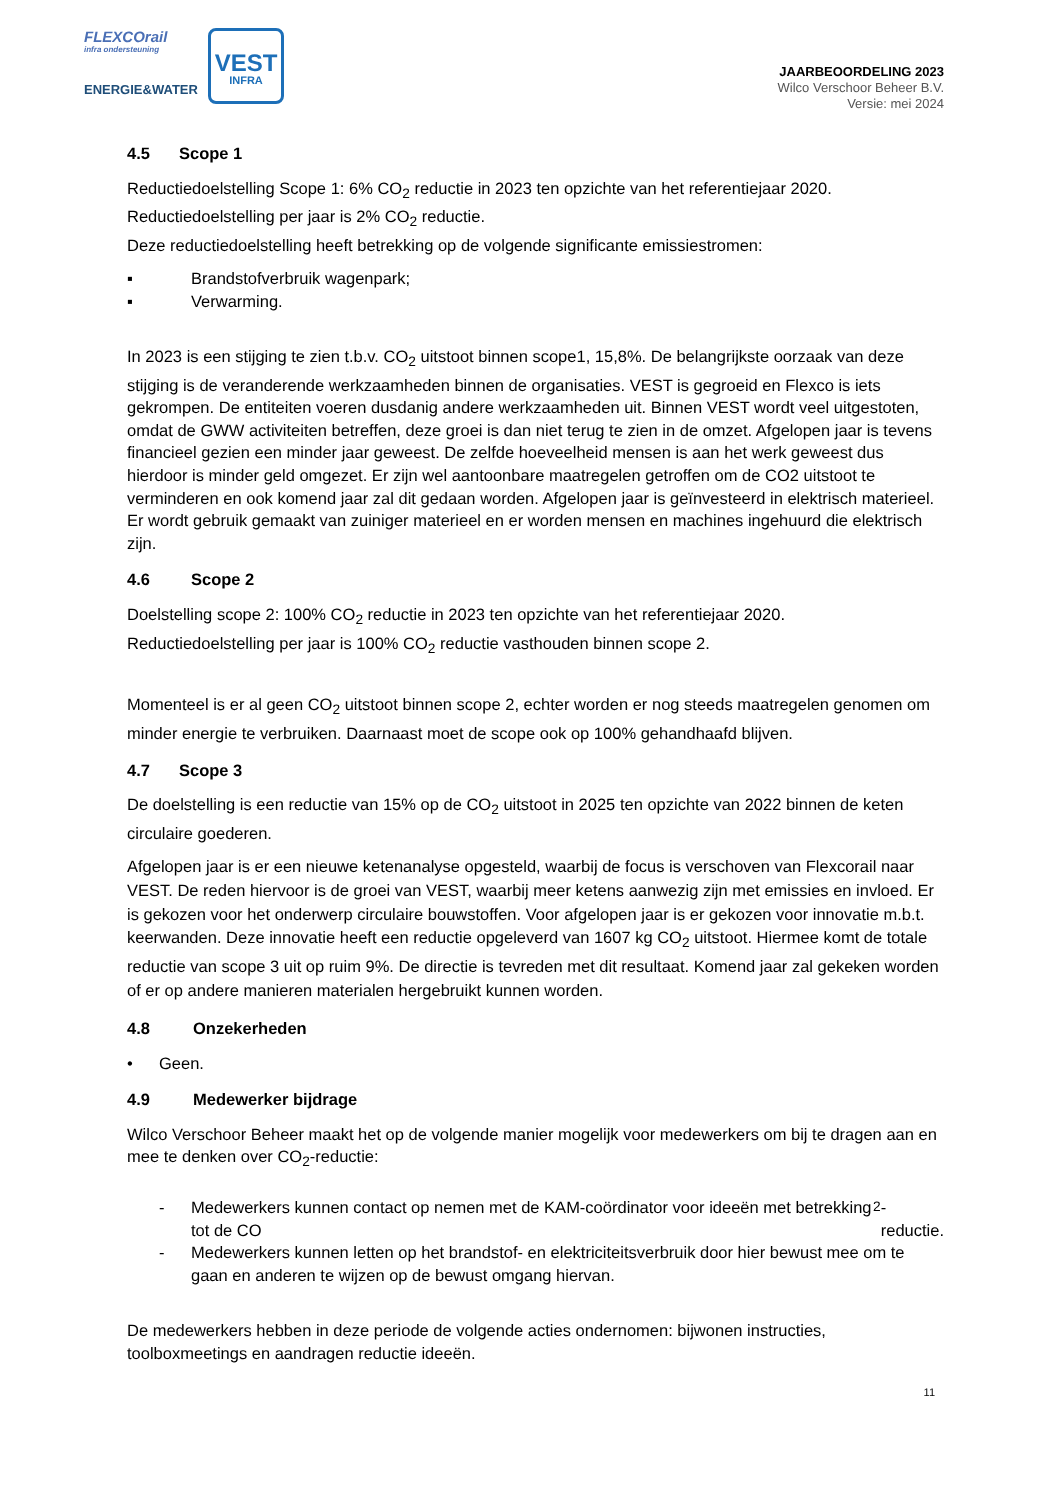FLEXCOrail
infra ondersteuning
ENERGIE&WATER
VEST
INFRA
JAARBEOORDELING 2023
Wilco Verschoor Beheer B.V.
Versie: mei 2024
4.5 Scope 1
Reductiedoelstelling Scope 1: 6% CO<sub>2</sub> reductie in 2023 ten opzichte van het referentiejaar 2020.
Reductiedoelstelling per jaar is 2% CO<sub>2</sub> reductie.
Deze reductiedoelstelling heeft betrekking op de volgende significante emissiestromen:
▪ Brandstofverbruik wagenpark;
▪ Verwarming.
In 2023 is een stijging te zien t.b.v. CO<sub>2</sub> uitstoot binnen scope1, 15,8%. De belangrijkste oorzaak van deze stijging is de veranderende werkzaamheden binnen de organisaties. VEST is gegroeid en Flexco is iets gekrompen. De entiteiten voeren dusdanig andere werkzaamheden uit. Binnen VEST wordt veel uitgestoten, omdat de GWW activiteiten betreffen, deze groei is dan niet terug te zien in de omzet. Afgelopen jaar is tevens financieel gezien een minder jaar geweest. De zelfde hoeveelheid mensen is aan het werk geweest dus hierdoor is minder geld omgezet. Er zijn wel aantoonbare maatregelen getroffen om de CO2 uitstoot te verminderen en ook komend jaar zal dit gedaan worden. Afgelopen jaar is geïnvesteerd in elektrisch materieel. Er wordt gebruik gemaakt van zuiniger materieel en er worden mensen en machines ingehuurd die elektrisch zijn.
4.6 Scope 2
Doelstelling scope 2: 100% CO<sub>2</sub> reductie in 2023 ten opzichte van het referentiejaar 2020.
Reductiedoelstelling per jaar is 100% CO<sub>2</sub> reductie vasthouden binnen scope 2.
Momenteel is er al geen CO<sub>2</sub> uitstoot binnen scope 2, echter worden er nog steeds maatregelen genomen om minder energie te verbruiken. Daarnaast moet de scope ook op 100% gehandhaafd blijven.
4.7 Scope 3
De doelstelling is een reductie van 15% op de CO<sub>2</sub> uitstoot in 2025 ten opzichte van 2022 binnen de keten circulaire goederen.
Afgelopen jaar is er een nieuwe ketenanalyse opgesteld, waarbij de focus is verschoven van Flexcorail naar VEST. De reden hiervoor is de groei van VEST, waarbij meer ketens aanwezig zijn met emissies en invloed. Er is gekozen voor het onderwerp circulaire bouwstoffen. Voor afgelopen jaar is er gekozen voor innovatie m.b.t. keerwanden. Deze innovatie heeft een reductie opgeleverd van 1607 kg CO<sub>2</sub> uitstoot. Hiermee komt de totale reductie van scope 3 uit op ruim 9%. De directie is tevreden met dit resultaat. Komend jaar zal gekeken worden of er op andere manieren materialen hergebruikt kunnen worden.
4.8 Onzekerheden
• Geen.
4.9 Medewerker bijdrage
Wilco Verschoor Beheer maakt het op de volgende manier mogelijk voor medewerkers om bij te dragen aan en mee te denken over CO<sub>2</sub>-reductie:
- Medewerkers kunnen contact op nemen met de KAM-coördinator voor ideeën met betrekking tot de CO<sub>2</sub>-reductie.
- Medewerkers kunnen letten op het brandstof- en elektriciteitsverbruik door hier bewust mee om te gaan en anderen te wijzen op de bewust omgang hiervan.
De medewerkers hebben in deze periode de volgende acties ondernomen: bijwonen instructies, toolboxmeetings en aandragen reductie ideeën.
11